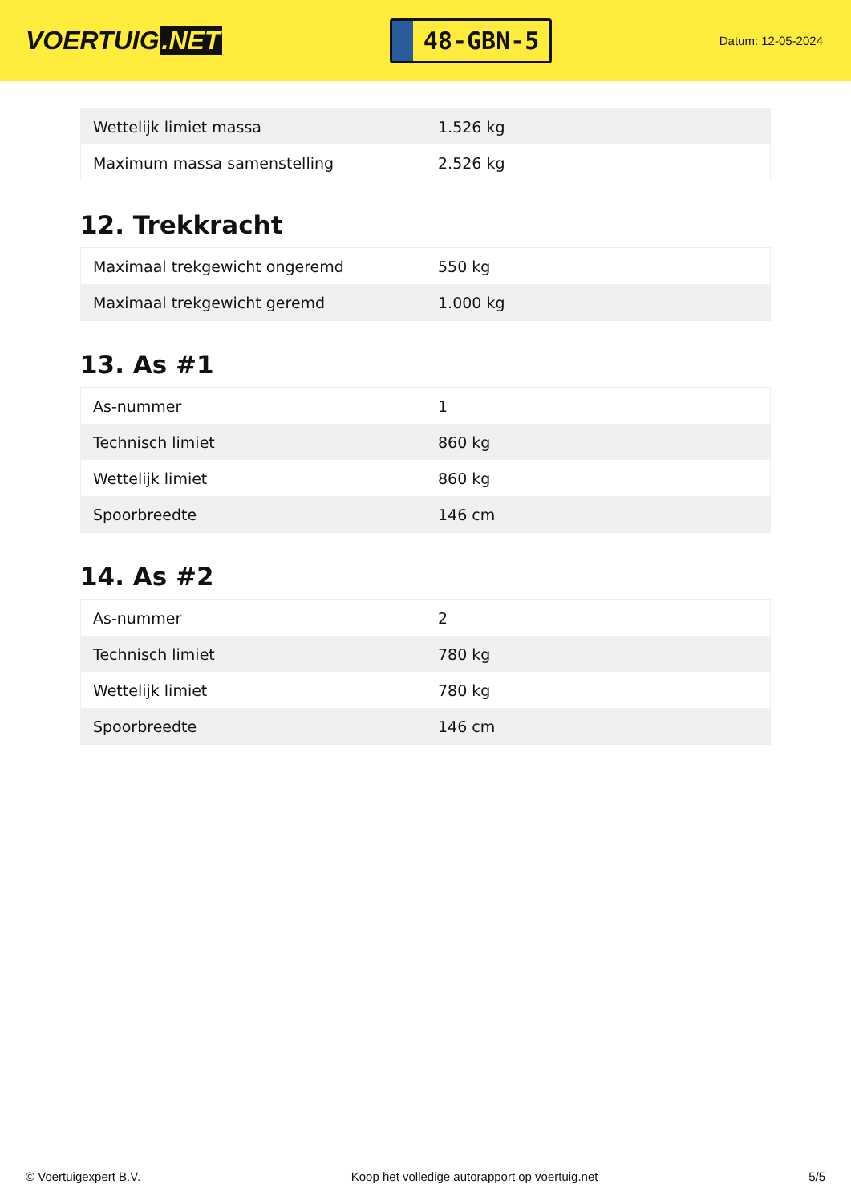VOERTUIG.NET
48-GBN-5
Datum: 12-05-2024
| Wettelijk limiet massa | 1.526 kg |
| Maximum massa samenstelling | 2.526 kg |
12. Trekkracht
| Maximaal trekgewicht ongeremd | 550 kg |
| Maximaal trekgewicht geremd | 1.000 kg |
13. As #1
| As-nummer | 1 |
| Technisch limiet | 860 kg |
| Wettelijk limiet | 860 kg |
| Spoorbreedte | 146 cm |
14. As #2
| As-nummer | 2 |
| Technisch limiet | 780 kg |
| Wettelijk limiet | 780 kg |
| Spoorbreedte | 146 cm |
© Voertuigexpert B.V. Koop het volledige autorapport op voertuig.net 5/5